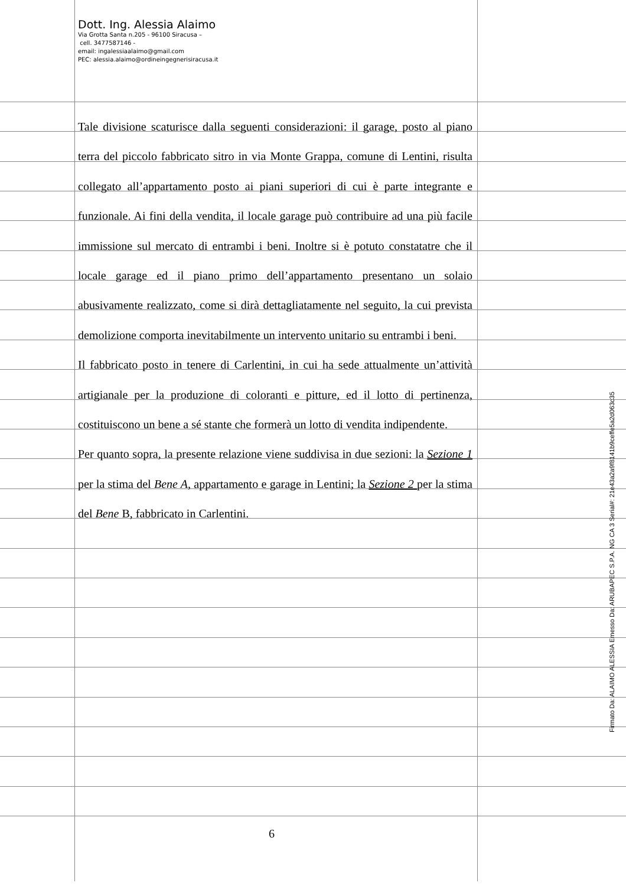Dott. Ing. Alessia Alaimo
Via Grotta Santa n.205 - 96100 Siracusa –
cell. 3477587146 -
email: ingalessiaalaimo@gmail.com
PEC: alessia.alaimo@ordineingegnerisiracusa.it
Tale divisione scaturisce dalla seguenti considerazioni: il garage, posto al piano terra del piccolo fabbricato sitro in via Monte Grappa, comune di Lentini, risulta collegato all’appartamento posto ai piani superiori di cui è parte integrante e funzionale. Ai fini della vendita, il locale garage può contribuire ad una più facile immissione sul mercato di entrambi i beni. Inoltre si è potuto constatatre che il locale garage ed il piano primo dell’appartamento presentano un solaio abusivamente realizzato, come si dirà dettagliatamente nel seguito, la cui prevista demolizione comporta inevitabilmente un intervento unitario su entrambi i beni.
Il fabbricato posto in tenere di Carlentini, in cui ha sede attualmente un’attività artigianale per la produzione di coloranti e pitture, ed il lotto di pertinenza, costituiscono un bene a sé stante che formerà un lotto di vendita indipendente.
Per quanto sopra, la presente relazione viene suddivisa in due sezioni: la Sezione 1 per la stima del Bene A, appartamento e garage in Lentini; la Sezione 2 per la stima del Bene B, fabbricato in Carlentini.
6
Firmato Da: ALAIMO ALESSIA Emesso Da: ARUBAPEC S.P.A. NG CA 3 Serial#: 21e43a2a9f8141b9ceffe5a2d063c35